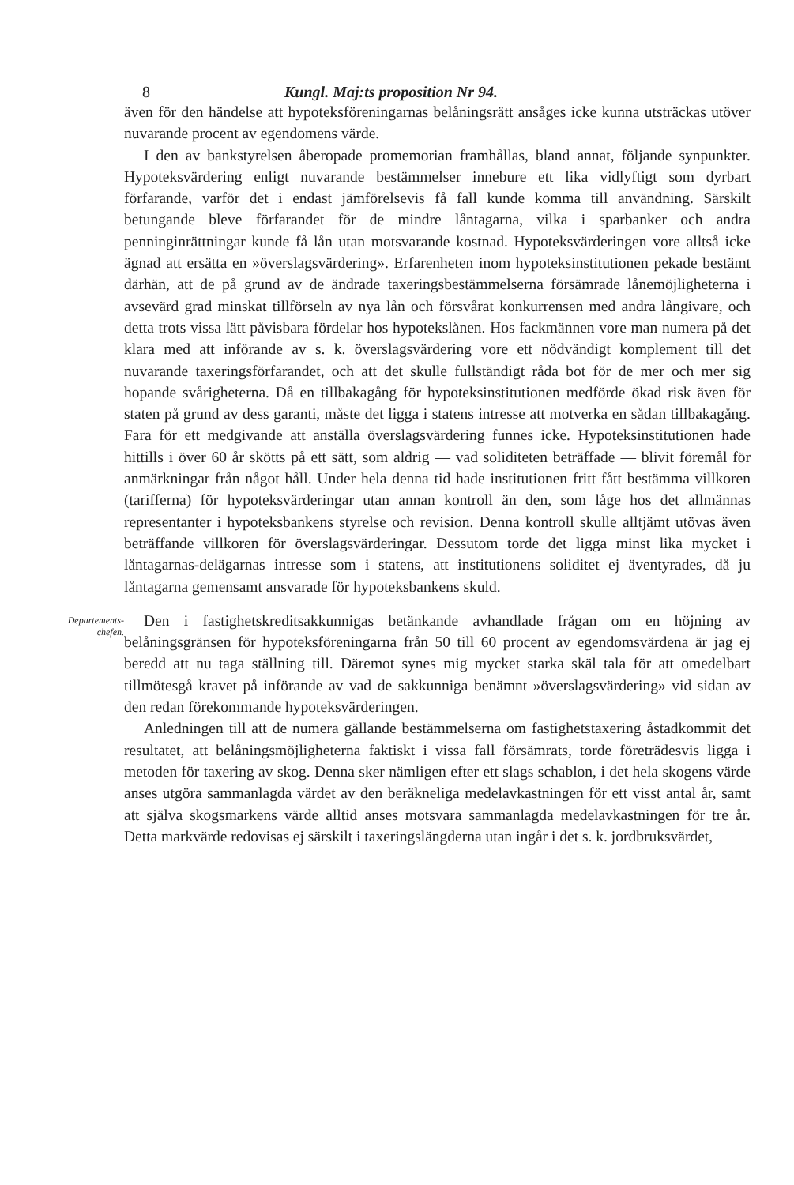8 Kungl. Maj:ts proposition Nr 94.
även för den händelse att hypoteksföreningarnas belåningsrätt ansåges icke kunna utsträckas utöver nuvarande procent av egendomens värde.
I den av bankstyrelsen åberopade promemorian framhållas, bland annat, följande synpunkter. Hypoteksvärdering enligt nuvarande bestämmelser innebure ett lika vidlyftigt som dyrbart förfarande, varför det i endast jämförelsevis få fall kunde komma till användning. Särskilt betungande bleve förfarandet för de mindre låntagarna, vilka i sparbanker och andra penninginrättningar kunde få lån utan motsvarande kostnad. Hypoteksvärderingen vore alltså icke ägnad att ersätta en »överslagsvärdering». Erfarenheten inom hypoteksinstitutionen pekade bestämt därhän, att de på grund av de ändrade taxeringsbestämmelserna försämrade lånemöjligheterna i avsevärd grad minskat tillförseln av nya lån och försvårat konkurrensen med andra långivare, och detta trots vissa lätt påvisbara fördelar hos hypotekslånen. Hos fackmännen vore man numera på det klara med att införande av s. k. överslagsvärdering vore ett nödvändigt komplement till det nuvarande taxeringsförfarandet, och att det skulle fullständigt råda bot för de mer och mer sig hopande svårigheterna. Då en tillbakagång för hypoteksinstitutionen medförde ökad risk även för staten på grund av dess garanti, måste det ligga i statens intresse att motverka en sådan tillbakagång. Fara för ett medgivande att anställa överslagsvärdering funnes icke. Hypoteksinstitutionen hade hittills i över 60 år skötts på ett sätt, som aldrig — vad soliditeten beträffade — blivit föremål för anmärkningar från något håll. Under hela denna tid hade institutionen fritt fått bestämma villkoren (tarifferna) för hypoteksvärderingar utan annan kontroll än den, som låge hos det allmännas representanter i hypoteksbankens styrelse och revision. Denna kontroll skulle alltjämt utövas även beträffande villkoren för överslagsvärderingar. Dessutom torde det ligga minst lika mycket i låntagarnas-delägarnas intresse som i statens, att institutionens soliditet ej äventyrades, då ju låntagarna gemensamt ansvarade för hypoteksbankens skuld.
Departements-
chefen.
Den i fastighetskreditsakkunnigas betänkande avhandlade frågan om en höjning av belåningsgränsen för hypoteksföreningarna från 50 till 60 procent av egendomsvärdena är jag ej beredd att nu taga ställning till. Däremot synes mig mycket starka skäl tala för att omedelbart tillmötesgå kravet på införande av vad de sakkunniga benämnt »överslagsvärdering» vid sidan av den redan förekommande hypoteksvärderingen.
Anledningen till att de numera gällande bestämmelserna om fastighetstaxering åstadkommit det resultatet, att belåningsmöjligheterna faktiskt i vissa fall försämrats, torde företrädesvis ligga i metoden för taxering av skog. Denna sker nämligen efter ett slags schablon, i det hela skogens värde anses utgöra sammanlagda värdet av den beräkneliga medelavkastningen för ett visst antal år, samt att själva skogsmarkens värde alltid anses motsvara sammanlagda medelavkastningen för tre år. Detta markvärde redovisas ej särskilt i taxeringslängderna utan ingår i det s. k. jordbruksvärdet,